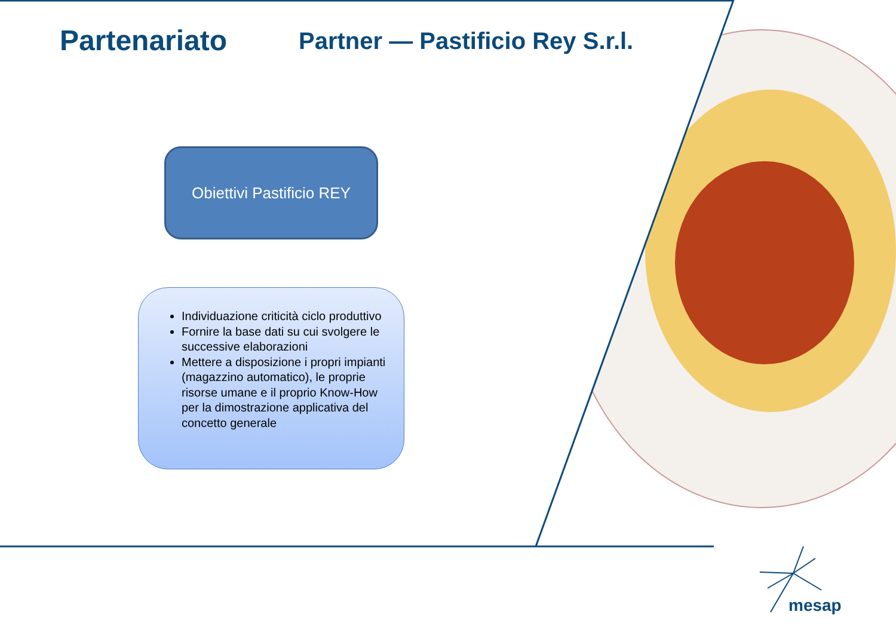Partenariato
Partner — Pastificio Rey S.r.l.
Obiettivi Pastificio REY
Individuazione criticità ciclo produttivo
Fornire la base dati su cui svolgere le successive elaborazioni
Mettere a disposizione i propri impianti (magazzino automatico), le proprie risorse umane e il proprio Know-How per la dimostrazione applicativa del concetto generale
mesap